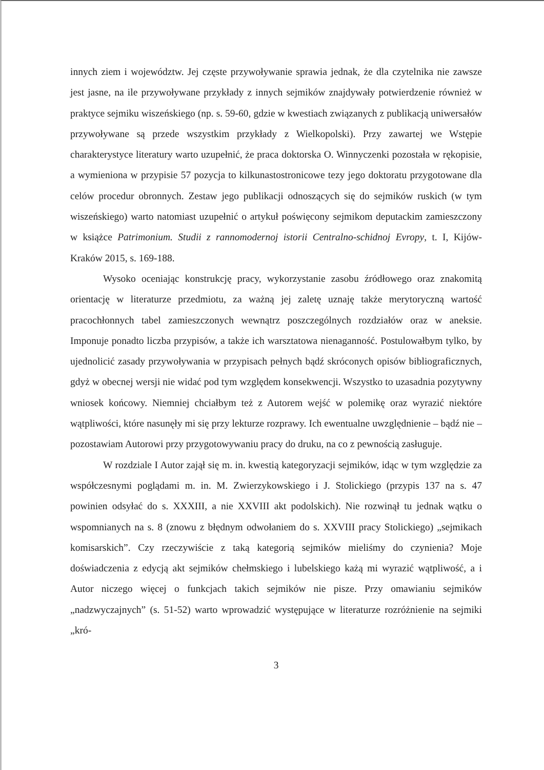innych ziem i województw. Jej częste przywoływanie sprawia jednak, że dla czytelnika nie zawsze jest jasne, na ile przywoływane przykłady z innych sejmików znajdywały potwierdzenie również w praktyce sejmiku wiszeńskiego (np. s. 59-60, gdzie w kwestiach związanych z publikacją uniwersałów przywoływane są przede wszystkim przykłady z Wielkopolski). Przy zawartej we Wstępie charakterystyce literatury warto uzupełnić, że praca doktorska O. Winnyczenki pozostała w rękopisie, a wymieniona w przypisie 57 pozycja to kilkunastostronicowe tezy jego doktoratu przygotowane dla celów procedur obronnych. Zestaw jego publikacji odnoszących się do sejmików ruskich (w tym wiszeńskiego) warto natomiast uzupełnić o artykuł poświęcony sejmikom deputackim zamieszczony w książce Patrimonium. Studii z rannomodernoj istorii Centralno-schidnoj Evropy, t. I, Kijów-Kraków 2015, s. 169-188.
Wysoko oceniając konstrukcję pracy, wykorzystanie zasobu źródłowego oraz znakomitą orientację w literaturze przedmiotu, za ważną jej zaletę uznaję także merytoryczną wartość pracochłonnych tabel zamieszczonych wewnątrz poszczególnych rozdziałów oraz w aneksie. Imponuje ponadto liczba przypisów, a także ich warsztatowa nienaganność. Postulowałbym tylko, by ujednolicić zasady przywoływania w przypisach pełnych bądź skróconych opisów bibliograficznych, gdyż w obecnej wersji nie widać pod tym względem konsekwencji. Wszystko to uzasadnia pozytywny wniosek końcowy. Niemniej chciałbym też z Autorem wejść w polemikę oraz wyrazić niektóre wątpliwości, które nasunęły mi się przy lekturze rozprawy. Ich ewentualne uwzględnienie – bądź nie – pozostawiam Autorowi przy przygotowywaniu pracy do druku, na co z pewnością zasługuje.
W rozdziale I Autor zajął się m. in. kwestią kategoryzacji sejmików, idąc w tym względzie za współczesnymi poglądami m. in. M. Zwierzykowskiego i J. Stolickiego (przypis 137 na s. 47 powinien odsyłać do s. XXXIII, a nie XXVIII akt podolskich). Nie rozwinął tu jednak wątku o wspomnianych na s. 8 (znowu z błędnym odwołaniem do s. XXVIII pracy Stolickiego) „sejmikach komisarskich”. Czy rzeczywiście z taką kategorią sejmików mieliśmy do czynienia? Moje doświadczenia z edycją akt sejmików chełmskiego i lubelskiego każą mi wyrazić wątpliwość, a i Autor niczego więcej o funkcjach takich sejmików nie pisze. Przy omawianiu sejmików „nadzwyczajnych” (s. 51-52) warto wprowadzić występujące w literaturze rozróżnienie na sejmiki „kró-
3